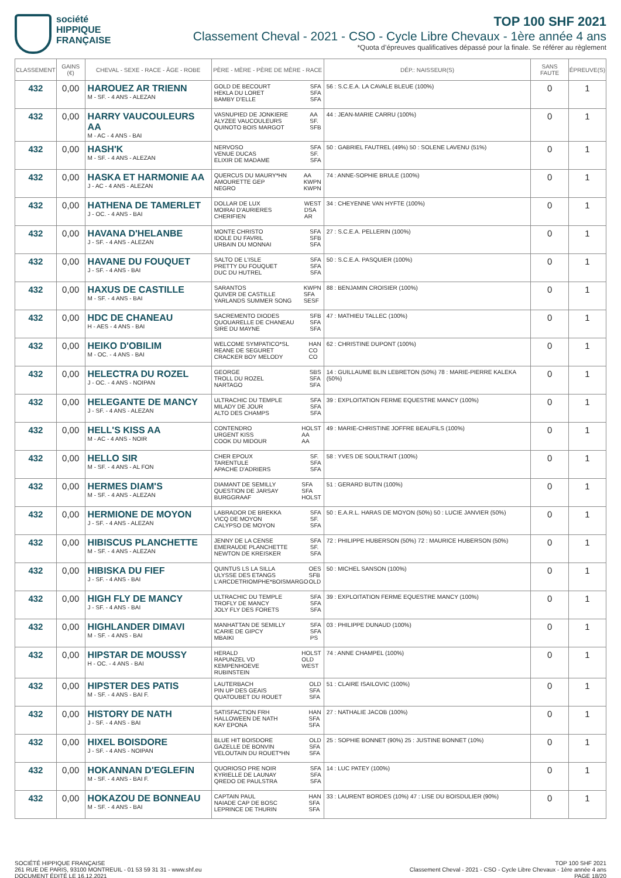société
HIPPIQUE
FRANÇAISE
TOP 100 SHF 2021
Classement Cheval - 2021 - CSO - Cycle Libre Chevaux - 1ère année 4 ans
*Quota d’épreuves qualificatives dépassé pour la finale. Se référer au règlement
| CLASSEMENT | GAINS (€) | CHEVAL - SEXE - RACE - ÂGE - ROBE | PÈRE - MÈRE - PÈRE DE MÈRE - RACE | DÉP.: NAISSEUR(S) | SANS FAUTE | ÉPREUVE(S) |
| --- | --- | --- | --- | --- | --- | --- |
| 432 | 0,00 | HAROUEZ AR TRIENN M - SF. - 4 ANS - ALEZAN | GOLD DE BECOURT HEKLA DU LORET BAMBY D'ELLE SFA SFA SFA | 56 : S.C.E.A. LA CAVALE BLEUE (100%) | 0 | 1 |
| 432 | 0,00 | HARRY VAUCOULEURS AA M - AC - 4 ANS - BAI | VASNUPIED DE JONKIERE ALYZEE VAUCOULEURS QUINOTO BOIS MARGOT AA SF. SFB | 44 : JEAN-MARIE CARRU (100%) | 0 | 1 |
| 432 | 0,00 | HASH'K M - SF. - 4 ANS - ALEZAN | NERVOSO VENUE DUCAS ELIXIR DE MADAME SFA SF. SFA | 50 : GABRIEL FAUTREL (49%) 50 : SOLENE LAVENU (51%) | 0 | 1 |
| 432 | 0,00 | HASKA ET HARMONIE AA J - AC - 4 ANS - ALEZAN | QUERCUS DU MAURY*HN AMOURETTE GEP NEGRO AA KWPN KWPN | 74 : ANNE-SOPHIE BRULE (100%) | 0 | 1 |
| 432 | 0,00 | HATHENA DE TAMERLET J - OC. - 4 ANS - BAI | DOLLAR DE LUX MOIRAI D'AURIERES CHERIFIEN WEST DSA AR | 34 : CHEYENNE VAN HYFTE (100%) | 0 | 1 |
| 432 | 0,00 | HAVANA D'HELANBE J - SF. - 4 ANS - ALEZAN | MONTE CHRISTO IDOLE DU FAVRIL URBAIN DU MONNAI SFA SFB SFA | 27 : S.C.E.A. PELLERIN (100%) | 0 | 1 |
| 432 | 0,00 | HAVANE DU FOUQUET J - SF. - 4 ANS - BAI | SALTO DE L'ISLE PRETTY DU FOUQUET DUC DU HUTREL SFA SFA SFA | 50 : S.C.E.A. PASQUIER (100%) | 0 | 1 |
| 432 | 0,00 | HAXUS DE CASTILLE M - SF. - 4 ANS - BAI | SARANTOS QUIVER DE CASTILLE YARLANDS SUMMER SONG KWPN SFA SESF | 88 : BENJAMIN CROISIER (100%) | 0 | 1 |
| 432 | 0,00 | HDC DE CHANEAU H - AES - 4 ANS - BAI | SACREMENTO DIODES QUOUARELLE DE CHANEAU SIRE DU MAYNE SFB SFA SFA | 47 : MATHIEU TALLEC (100%) | 0 | 1 |
| 432 | 0,00 | HEIKO D'OBILIM M - OC. - 4 ANS - BAI | WELCOME SYMPATICO*SL REANE DE SEGURET CRACKER BOY MELODY HAN CO CO | 62 : CHRISTINE DUPONT (100%) | 0 | 1 |
| 432 | 0,00 | HELECTRA DU ROZEL J - OC. - 4 ANS - NOIPAN | GEORGE TROLL DU ROZEL NARTAGO SBS SFA SFA | 14 : GUILLAUME BLIN LEBRETON (50%) 78 : MARIE-PIERRE KALEKA (50%) | 0 | 1 |
| 432 | 0,00 | HELEGANTE DE MANCY J - SF. - 4 ANS - ALEZAN | ULTRACHIC DU TEMPLE MILADY DE JOUR ALTO DES CHAMPS SFA SFA SFA | 39 : EXPLOITATION FERME EQUESTRE MANCY (100%) | 0 | 1 |
| 432 | 0,00 | HELL'S KISS AA M - AC - 4 ANS - NOIR | CONTENDRO URGENT KISS COOK DU MIDOUR HOLST AA AA | 49 : MARIE-CHRISTINE JOFFRE BEAUFILS (100%) | 0 | 1 |
| 432 | 0,00 | HELLO SIR M - SF. - 4 ANS - AL FON | CHER EPOUX TARENTULE APACHE D'ADRIERS SF. SFA SFA | 58 : YVES DE SOULTRAIT (100%) | 0 | 1 |
| 432 | 0,00 | HERMES DIAM'S M - SF. - 4 ANS - ALEZAN | DIAMANT DE SEMILLY QUESTION DE JARSAY BURGGRAAF SFA SFA HOLST | 51 : GERARD BUTIN (100%) | 0 | 1 |
| 432 | 0,00 | HERMIONE DE MOYON J - SF. - 4 ANS - ALEZAN | LABRADOR DE BREKKA VICQ DE MOYON CALYPSO DE MOYON SFA SF. SFA | 50 : E.A.R.L. HARAS DE MOYON (50%) 50 : LUCIE JANVIER (50%) | 0 | 1 |
| 432 | 0,00 | HIBISCUS PLANCHETTE M - SF. - 4 ANS - ALEZAN | JENNY DE LA CENSE EMERAUDE PLANCHETTE NEWTON DE KREISKER SFA SF. SFA | 72 : PHILIPPE HUBERSON (50%) 72 : MAURICE HUBERSON (50%) | 0 | 1 |
| 432 | 0,00 | HIBISKA DU FIEF J - SF. - 4 ANS - BAI | QUINTUS LS LA SILLA ULYSSE DES ETANGS L'ARCDETRIOMPHE*BOISMARGO OES SFB OLD | 50 : MICHEL SANSON (100%) | 0 | 1 |
| 432 | 0,00 | HIGH FLY DE MANCY J - SF. - 4 ANS - BAI | ULTRACHIC DU TEMPLE TROFLY DE MANCY JOLY FLY DES FORETS SFA SFA SFA | 39 : EXPLOITATION FERME EQUESTRE MANCY (100%) | 0 | 1 |
| 432 | 0,00 | HIGHLANDER DIMAVI M - SF. - 4 ANS - BAI | MANHATTAN DE SEMILLY ICARIE DE GIPCY MBAIKI SFA SFA PS | 03 : PHILIPPE DUNAUD (100%) | 0 | 1 |
| 432 | 0,00 | HIPSTAR DE MOUSSY H - OC. - 4 ANS - BAI | HERALD RAPUNZEL VD KEMPENHOEVE RUBINSTEIN HOLST OLD WEST | 74 : ANNE CHAMPEL (100%) | 0 | 1 |
| 432 | 0,00 | HIPSTER DES PATIS M - SF. - 4 ANS - BAI F. | LAUTERBACH PIN UP DES GEAIS QUATOUBET DU ROUET OLD SFA SFA | 51 : CLAIRE ISAILOVIC (100%) | 0 | 1 |
| 432 | 0,00 | HISTORY DE NATH J - SF. - 4 ANS - BAI | SATISFACTION FRH HALLOWEEN DE NATH KAY EPONA HAN SFA SFA | 27 : NATHALIE JACOB (100%) | 0 | 1 |
| 432 | 0,00 | HIXEL BOISDORE J - SF. - 4 ANS - NOIPAN | BLUE HIT BOISDORE GAZELLE DE BONVIN VELOUTAIN DU ROUET*HN OLD SFA SFA | 25 : SOPHIE BONNET (90%) 25 : JUSTINE BONNET (10%) | 0 | 1 |
| 432 | 0,00 | HOKANNAN D'EGLEFIN M - SF. - 4 ANS - BAI F. | QUORIOSO PRE NOIR KYRIELLE DE LAUNAY QREDO DE PAULSTRA SFA SFA SFA | 14 : LUC PATEY (100%) | 0 | 1 |
| 432 | 0,00 | HOKAZOU DE BONNEAU M - SF. - 4 ANS - BAI | CAPTAIN PAUL NAIADE CAP DE BOSC LEPRINCE DE THURIN HAN SFA SFA | 33 : LAURENT BORDES (10%) 47 : LISE DU BOISDULIER (90%) | 0 | 1 |
SOCIÉTÉ HIPPIQUE FRANÇAISE
261 RUE DE PARIS, 93100 MONTREUIL - 01 53 59 31 31 - www.shf.eu
DOCUMENT ÉDITÉ LE 16.12.2021
TOP 100 SHF 2021
Classement Cheval - 2021 - CSO - Cycle Libre Chevaux - 1ère année 4 ans
PAGE 18/20